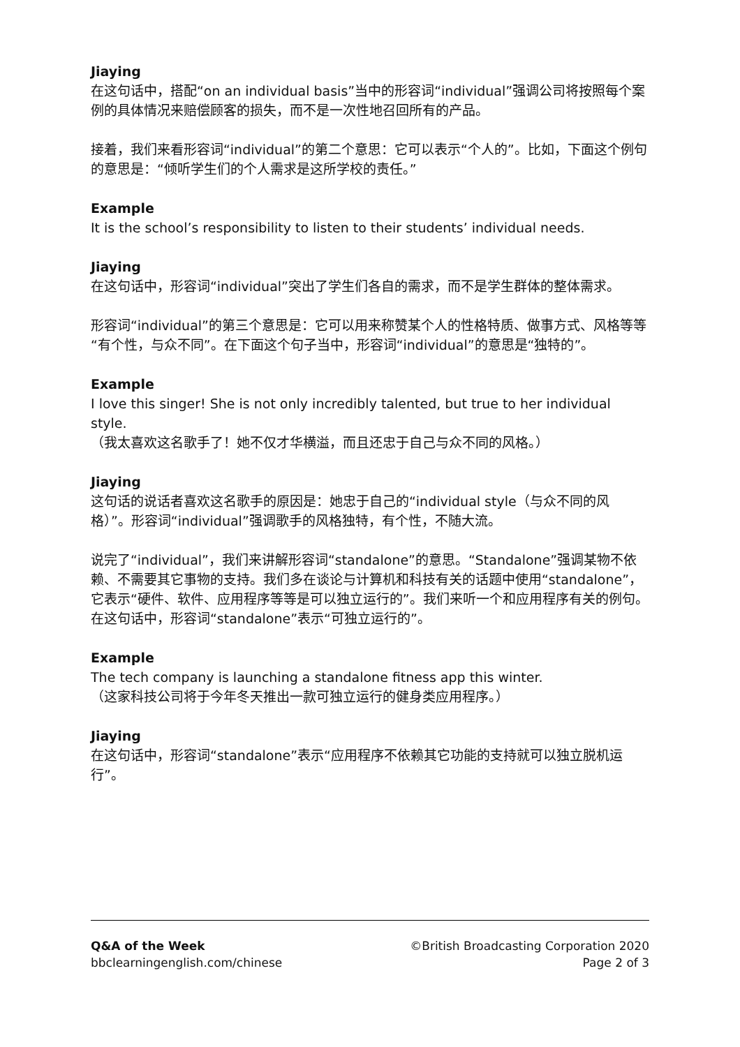Jiaying
在这句话中，搭配“on an individual basis”当中的形容词“individual”强调公司将按照每个案例的具体情况来赔偿顾客的损失，而不是一次性地召回所有的产品。
接着，我们来看形容词“individual”的第二个意思：它可以表示“个人的”。比如，下面这个例句的意思是：“倾听学生们的个人需求是这所学校的责任。”
Example
It is the school’s responsibility to listen to their students’ individual needs.
Jiaying
在这句话中，形容词“individual”突出了学生们各自的需求，而不是学生群体的整体需求。
形容词“individual”的第三个意思是：它可以用来称赞某个人的性格特质、做事方式、风格等等“有个性，与众不同”。在下面这个句子当中，形容词“individual”的意思是“独特的”。
Example
I love this singer! She is not only incredibly talented, but true to her individual style.
（我太喜欢这名歌手了！她不仅才华横溢，而且还忠于自己与众不同的风格。）
Jiaying
这句话的说话者喜欢这名歌手的原因是：她忠于自己的“individual style（与众不同的风格）”。形容词“individual”强调歌手的风格独特，有个性，不随大流。
说完了“individual”，我们来讲解形容词“standalone”的意思。“Standalone”强调某物不依赖、不需要其它事物的支持。我们多在谈论与计算机和科技有关的话题中使用“standalone”，它表示“硬件、软件、应用程序等等是可以独立运行的”。我们来听一个和应用程序有关的例句。在这句话中，形容词“standalone”表示“可独立运行的”。
Example
The tech company is launching a standalone fitness app this winter.
（这家科技公司将于今年冬天推出一款可独立运行的健身类应用程序。）
Jiaying
在这句话中，形容词“standalone”表示“应用程序不依赖其它功能的支持就可以独立脱机运行”。
Q&A of the Week
bbclearningenglish.com/chinese
©British Broadcasting Corporation 2020
Page 2 of 3